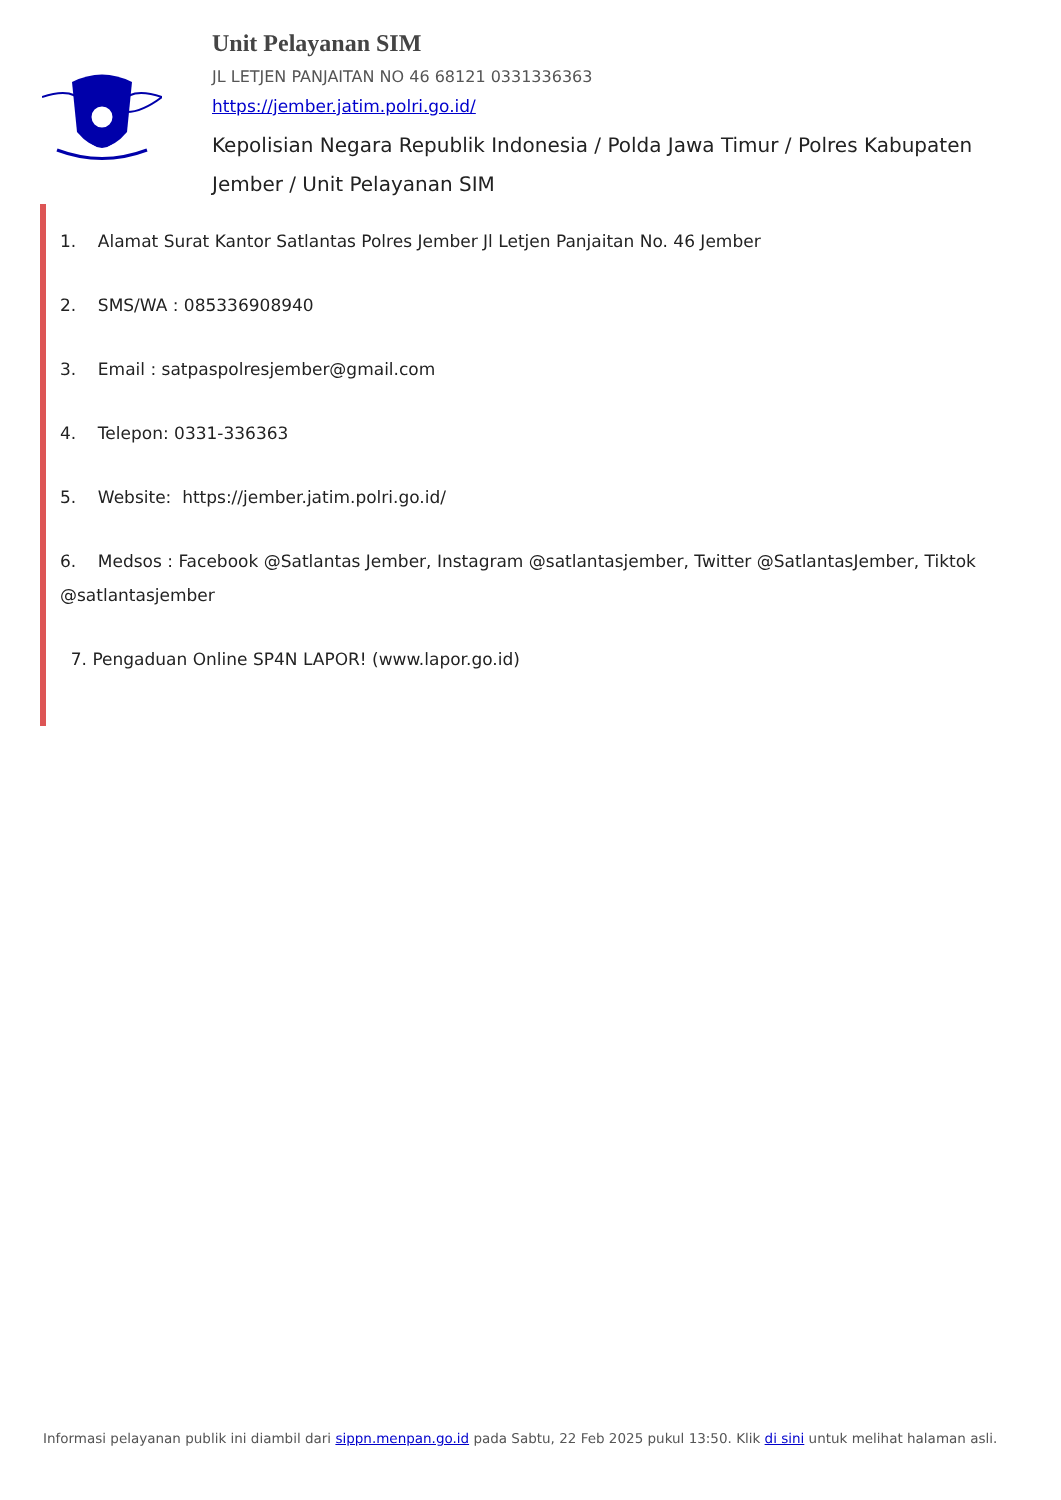Unit Pelayanan SIM
JL LETJEN PANJAITAN NO 46 68121 0331336363
https://jember.jatim.polri.go.id/
Kepolisian Negara Republik Indonesia / Polda Jawa Timur / Polres Kabupaten Jember / Unit Pelayanan SIM
1. Alamat Surat Kantor Satlantas Polres Jember Jl Letjen Panjaitan No. 46 Jember
2. SMS/WA : 085336908940
3. Email : satpaspolresjember@gmail.com
4. Telepon: 0331-336363
5. Website: https://jember.jatim.polri.go.id/
6. Medsos : Facebook @Satlantas Jember, Instagram @satlantasjember, Twitter @SatlantasJember, Tiktok @satlantasjember
7. Pengaduan Online SP4N LAPOR! (www.lapor.go.id)
Informasi pelayanan publik ini diambil dari sippn.menpan.go.id pada Sabtu, 22 Feb 2025 pukul 13:50. Klik di sini untuk melihat halaman asli.